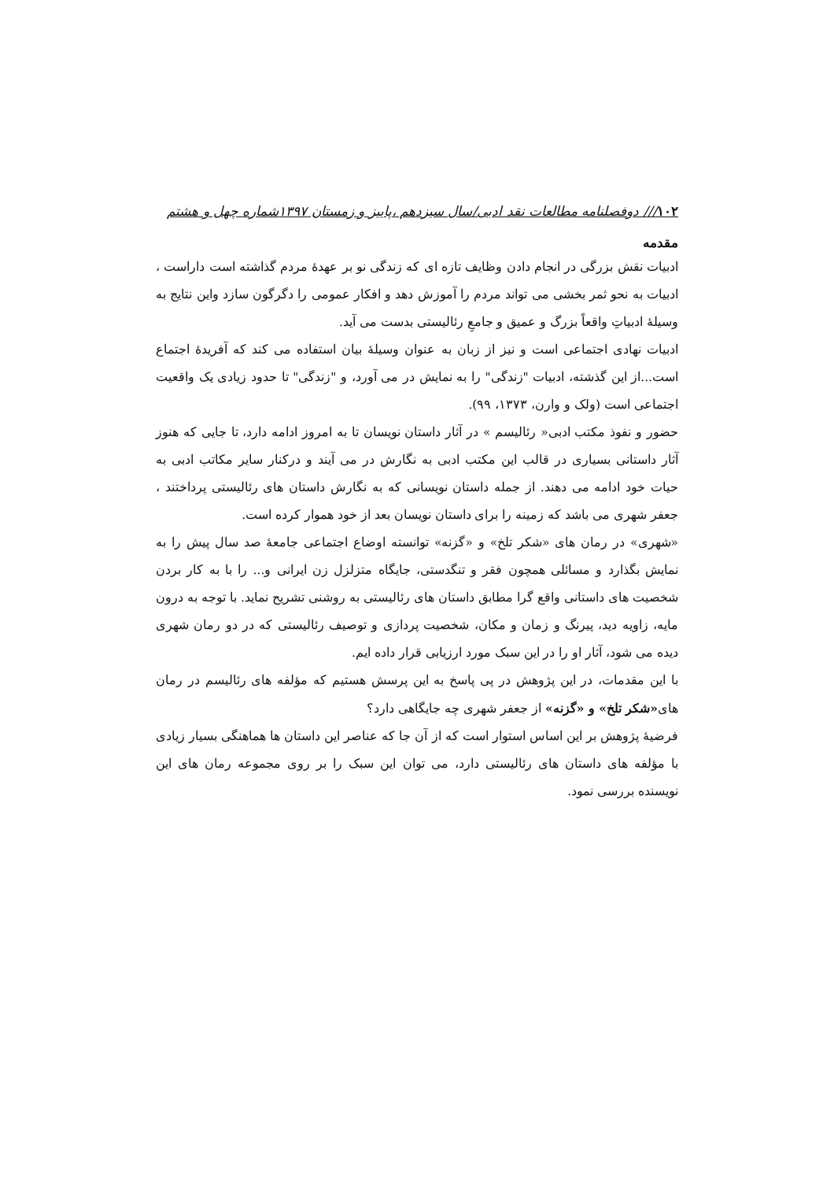۱۰۲/// دوفصلنامه مطالعات نقد ادبی/سال سیزدهم ،پاییز و زمستان ۱۳۹۷شماره چهل و هشتم
مقدمه
ادبیات نقش بزرگی در انجام دادن وظایف تازه ای که زندگی نو بر عهدهٔ مردم گذاشته است داراست ، ادبیات به نحو ثمر بخشی می تواند مردم را آموزش دهد و افکار عمومی را دگرگون سازد واین نتایج به وسیلهٔ ادبیاتِ واقعاً بزرگ و عمیق و جامعِ رئالیستی بدست می آید.
ادبیات نهادی اجتماعی است و نیز از زبان به عنوان وسیلهٔ بیان استفاده می کند که آفریدهٔ اجتماع است...از این گذشته، ادبیات "زندگی" را به نمایش در می آورد، و "زندگی" تا حدود زیادی یک واقعیت اجتماعی است (ولک و وارن، ۱۳۷۳، ۹۹).
حضور و نفوذ مکتب ادبی« رئالیسم » در آثار داستان نویسان تا به امروز ادامه دارد، تا جایی که هنوز آثار داستانی بسیاری در قالب این مکتب ادبی به نگارش در می آیند و درکنار سایر مکاتب ادبی به حیات خود ادامه می دهند. از جمله داستان نویسانی که به نگارش داستان های رئالیستی پرداختند ، جعفر شهری می باشد که زمینه را برای داستان نویسان بعد از خود هموار کرده است.
«شهری» در رمان های «شکر تلخ» و «گزنه» توانسته اوضاع اجتماعی جامعهٔ صد سال پیش را به نمایش بگذارد و مسائلی همچون فقر و تنگدستی، جایگاه متزلزل زن ایرانی و... را با به کار بردن شخصیت های داستانی واقع گرا مطابق داستان های رئالیستی به روشنی تشریح نماید. با توجه به درون مایه، زاویه دید، پیرنگ و زمان و مکان، شخصیت پردازی و توصیف رئالیستی که در دو رمان شهری دیده می شود، آثار او را در این سبک مورد ارزیابی قرار داده ایم.
با این مقدمات، در این پژوهش در پی پاسخ به این پرسش هستیم که مؤلفه های رئالیسم در رمان های«شکر تلخ» و «گزنه» از جعفر شهری چه جایگاهی دارد؟
فرضیهٔ پژوهش بر این اساس استوار است که از آن جا که عناصر این داستان ها هماهنگی بسیار زیادی با مؤلفه های داستان های رئالیستی دارد، می توان این سبک را بر روی مجموعه رمان های این نویسنده بررسی نمود.